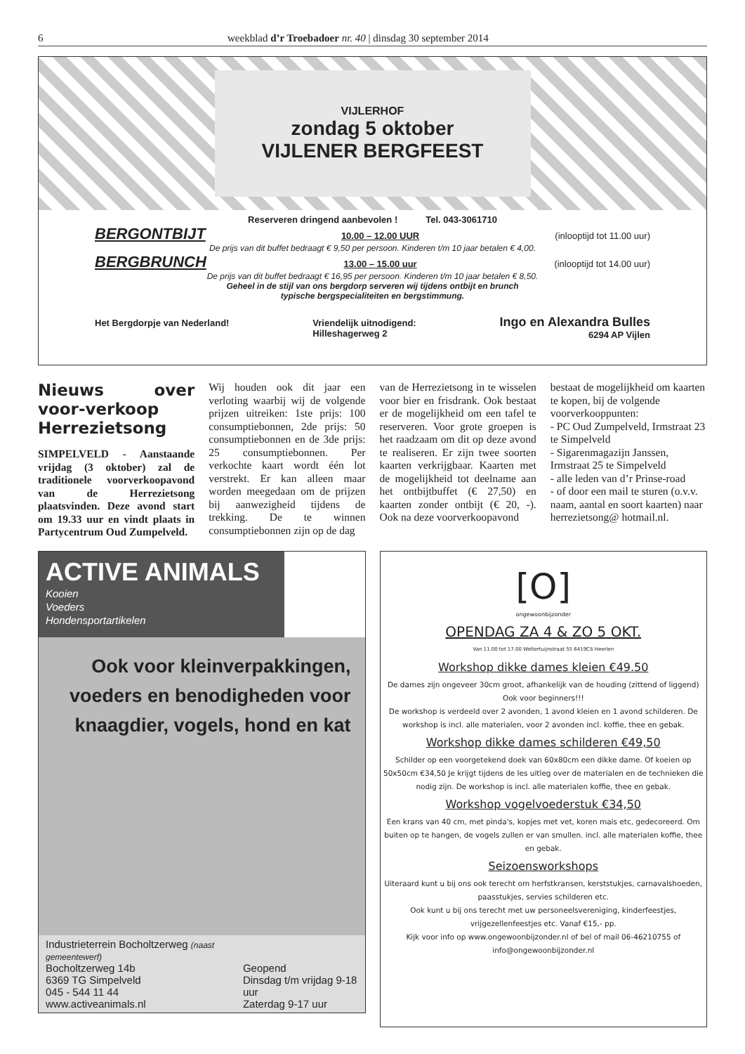6 weekblad d’r Troebadoer nr. 40 | dinsdag 30 september 2014
VIJLERHOF
zondag 5 oktober
VIJLENER BERGFEEST
Reserveren dringend aanbevolen ! Tel. 043-3061710
BERGONTBIJT 10.00 – 12.00 UUR (inlooptijd tot 11.00 uur)
De prijs van dit buffet bedraagt € 9,50 per persoon. Kinderen t/m 10 jaar betalen € 4,00.
BERGBRUNCH 13.00 – 15.00 uur (inlooptijd tot 14.00 uur)
De prijs van dit buffet bedraagt € 16,95 per persoon. Kinderen t/m 10 jaar betalen € 8,50.
Geheel in de stijl van ons bergdorp serveren wij tijdens ontbijt en brunch
typische bergspecialiteiten en bergstimmung.
Het Bergdorpje van Nederland! Vriendelijk uitnodigend:
Hilleshagerweg 2 Ingo en Alexandra Bulles
6294 AP Vijlen
Nieuws over voor-verkoop Herrezietsong
SIMPELVELD - Aanstaande vrijdag (3 oktober) zal de traditionele voorverkoopavond van de Herrezietsong plaatsvinden. Deze avond start om 19.33 uur en vindt plaats in Partycentrum Oud Zumpelveld.
Wij houden ook dit jaar een verloting waarbij wij de volgende prijzen uitreiken: 1ste prijs: 100 consumptiebonnen, 2de prijs: 50 consumptiebonnen en de 3de prijs: 25 consumptiebonnen. Per verkochte kaart wordt één lot verstrekt. Er kan alleen maar worden meegedaan om de prijzen bij aanwezigheid tijdens de trekking. De te winnen consumptiebonnen zijn op de dag
van de Herrezietsong in te wisselen voor bier en frisdrank. Ook bestaat er de mogelijkheid om een tafel te reserveren. Voor grote groepen is het raadzaam om dit op deze avond te realiseren. Er zijn twee soorten kaarten verkrijgbaar. Kaarten met de mogelijkheid tot deelname aan het ontbijtbuffet (€ 27,50) en kaarten zonder ontbijt (€ 20, -). Ook na deze voorverkoopavond
bestaat de mogelijkheid om kaarten te kopen, bij de volgende voorverkooppunten:
- PC Oud Zumpelveld, Irmstraat 23 te Simpelveld
- Sigarenmagazijn Janssen, Irmstraat 25 te Simpelveld
- alle leden van d’r Prinse-road
- of door een mail te sturen (o.v.v. naam, aantal en soort kaarten) naar herrezietsong@ hotmail.nl.
ACTIVE ANIMALS
Kooien
Voeders
Hondensportartikelen
Ook voor kleinverpakkingen, voeders en benodigheden voor knaagdier, vogels, hond en kat
Industrieterrein Bocholtzerweg (naast gemeentewerf)
Bocholtzerweg 14b
6369 TG Simpelveld
045 - 544 11 44
www.activeanimals.nl
Geopend
Dinsdag t/m vrijdag 9-18 uur
Zaterdag 9-17 uur
[O]
ongewoonbijzonder
OPENDAG ZA 4 & ZO 5 OKT.
Van 11.00 tot 17.00 Weltertuijnstraat 55 6419CS Heerlen
Workshop dikke dames kleien €49.50
De dames zijn ongeveer 30cm groot, afhankelijk van de houding (zittend of liggend) Ook voor beginners!!!
De workshop is verdeeld over 2 avonden, 1 avond kleien en 1 avond schilderen. De workshop is incl. alle materialen, voor 2 avonden incl. koffie, thee en gebak.
Workshop dikke dames schilderen €49,50
Schilder op een voorgetekend doek van 60x80cm een dikke dame. Of koeien op 50x50cm €34,50 Je krijgt tijdens de les uitleg over de materialen en de technieken die nodig zijn. De workshop is incl. alle materialen koffie, thee en gebak.
Workshop vogelvoederstuk €34,50
Een krans van 40 cm, met pinda's, kopjes met vet, koren mais etc, gedecoreerd. Om buiten op te hangen, de vogels zullen er van smullen. incl. alle materialen koffie, thee en gebak.
Seizoensworkshops
Uiteraard kunt u bij ons ook terecht om herfstkransen, kerststukjes, carnavalshoeden, paasstukjes, servies schilderen etc.
Ook kunt u bij ons terecht met uw personeelsvereniging, kinderfeestjes, vrijgezellenfeestjes etc. Vanaf €15,- pp.
Kijk voor info op www.ongewoonbijzonder.nl of bel of mail 06-46210755 of info@ongewoonbijzonder.nl